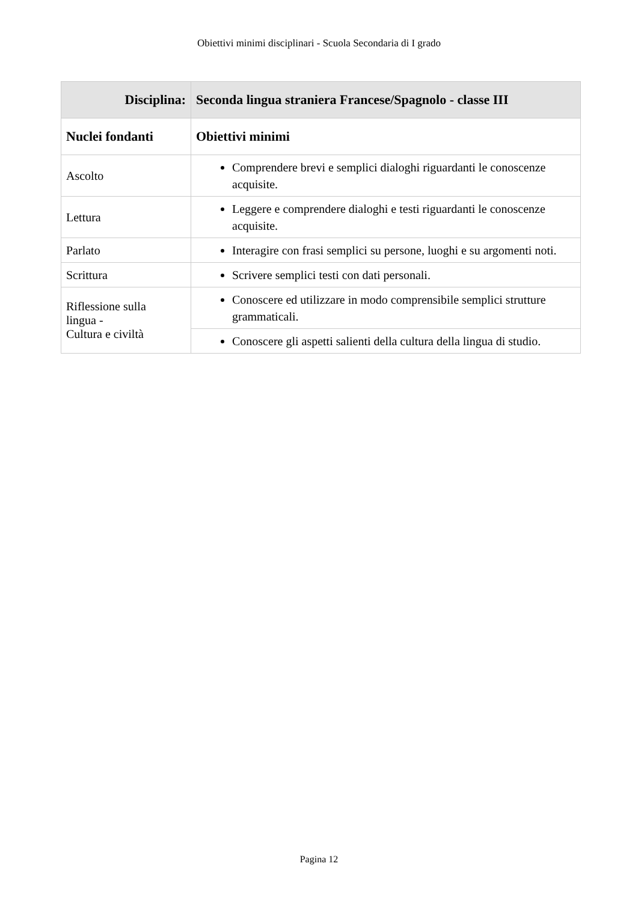Obiettivi minimi disciplinari - Scuola Secondaria di I grado
| Disciplina: | Seconda lingua straniera Francese/Spagnolo - classe III |
| --- | --- |
| Nuclei fondanti | Obiettivi minimi |
| Ascolto | Comprendere brevi e semplici dialoghi riguardanti le conoscenze acquisite. |
| Lettura | Leggere e comprendere dialoghi e testi riguardanti le conoscenze acquisite. |
| Parlato | Interagire con frasi semplici su persone, luoghi e su argomenti noti. |
| Scrittura | Scrivere semplici testi con dati personali. |
| Riflessione sulla lingua - Cultura e civiltà | Conoscere ed utilizzare in modo comprensibile semplici strutture grammaticali. |
| | Conoscere gli aspetti salienti della cultura della lingua di studio. |
Pagina 12